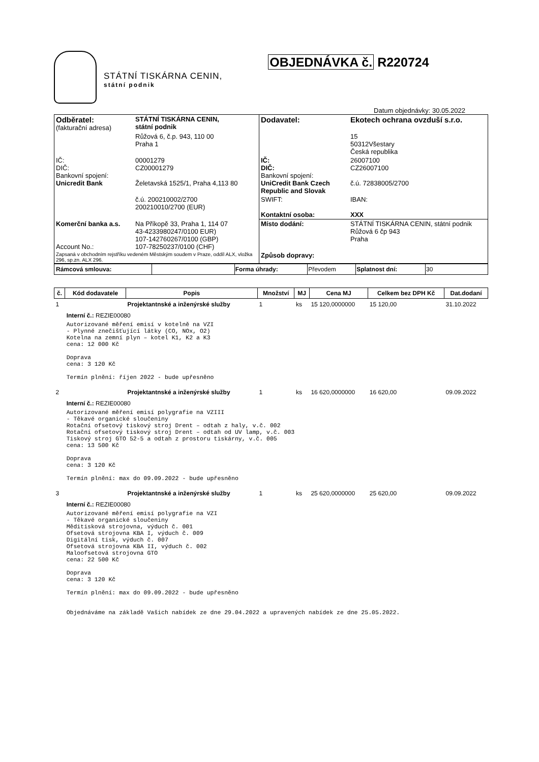STÁTNÍ TISKÁRNA CENIN,
státní podnik
OBJEDNÁVKA č. R220724
Datum objednávky: 30.05.2022
| Odběratel: (fakturační adresa) | STÁTNÍ TISKÁRNA CENIN, státní podnik | Dodavatel: | Ekotech ochrana ovzduší s.r.o. |
| | Růžová 6, č.p. 943, 110 00 Praha 1 | | 15 50312Všestary Česká republika |
| IČ: DIČ: Bankovní spojení: Unicredit Bank | 00001279 CZ00001279 Želetavská 1525/1, Praha 4,113 80 | IČ: DIČ: Bankovní spojení: UniCredit Bank Czech Republic and Slovak | 26007100 CZ26007100 č.ú. 72838005/2700 |
| | č.ú. 200210002/2700 200210010/2700 (EUR) | SWIFT: Kontaktní osoba: | IBAN: XXX |
| Komerční banka a.s. Account No.: | Na Příkopě 33, Praha 1, 114 07 43-4233980247/0100 EUR) 107-142760267/0100 (GBP) 107-78250237/0100 (CHF) | Místo dodání: | STÁTNÍ TISKÁRNA CENIN, státní podnik Růžová 6 čp 943 Praha |
| Zapsaná v obchodním rejstříku vedeném Městským soudem v Praze, oddíl ALX, vložka 296, sp.zn. ALX 296. | | Způsob dopravy: | |
| Rámcová smlouva: | | Forma úhrady: | Převodem | Splatnost dní: | 30 |
| č. | Kód dodavatele | Popis | Množství | MJ | Cena MJ | Celkem bez DPH Kč | Dat.dodaní |
| --- | --- | --- | --- | --- | --- | --- | --- |
| 1 | | Projektantnské a inženýrské služby | 1 | ks | 15 120,0000000 | 15 120,00 | 31.10.2022 |
| | Interní č.: REZIE00080 Autorizované měření emisí v kotelně na VZI - Plynné znečišťující látky (CO, NOx, O2) Kotelna na zemní plyn – kotel K1, K2 a K3 cena: 12 000 Kč Doprava cena: 3 120 Kč Termín plnění: říjen 2022 - bude upřesněno | | | | | | |
| 2 | | Projektantnské a inženýrské služby | 1 | ks | 16 620,0000000 | 16 620,00 | 09.09.2022 |
| | Interní č.: REZIE00080 Autorizované měření emisí polygrafie na VZIII - Těkavé organické sloučeniny Rotační ofsetový tiskový stroj Drent – odtah z haly, v.č. 002 Rotační ofsetový tiskový stroj Drent – odtah od UV lamp, v.č. 003 Tiskový stroj GTO 52-5 a odtah z prostoru tiskárny, v.č. 005 cena: 13 500 Kč Doprava cena: 3 120 Kč Termín plnění: max do 09.09.2022 - bude upřesněno | | | | | | |
| 3 | | Projektantnské a inženýrské služby | 1 | ks | 25 620,0000000 | 25 620,00 | 09.09.2022 |
| | Interní č.: REZIE00080 Autorizované měření emisí polygrafie na VZI - Těkavé organické sloučeniny Měditisková strojovna, výduch č. 001 Ofsetová strojovna KBA I, výduch č. 009 Digitální tisk, výduch č. 007 Ofsetová strojovna KBA II, výduch č. 002 Maloofsetová strojovna GTO cena: 22 500 Kč Doprava cena: 3 120 Kč Termín plnění: max do 09.09.2022 - bude upřesněno Objednáváme na základě Vašich nabídek ze dne 29.04.2022 a upravených nabídek ze dne 25.05.2022. | | | | | | |